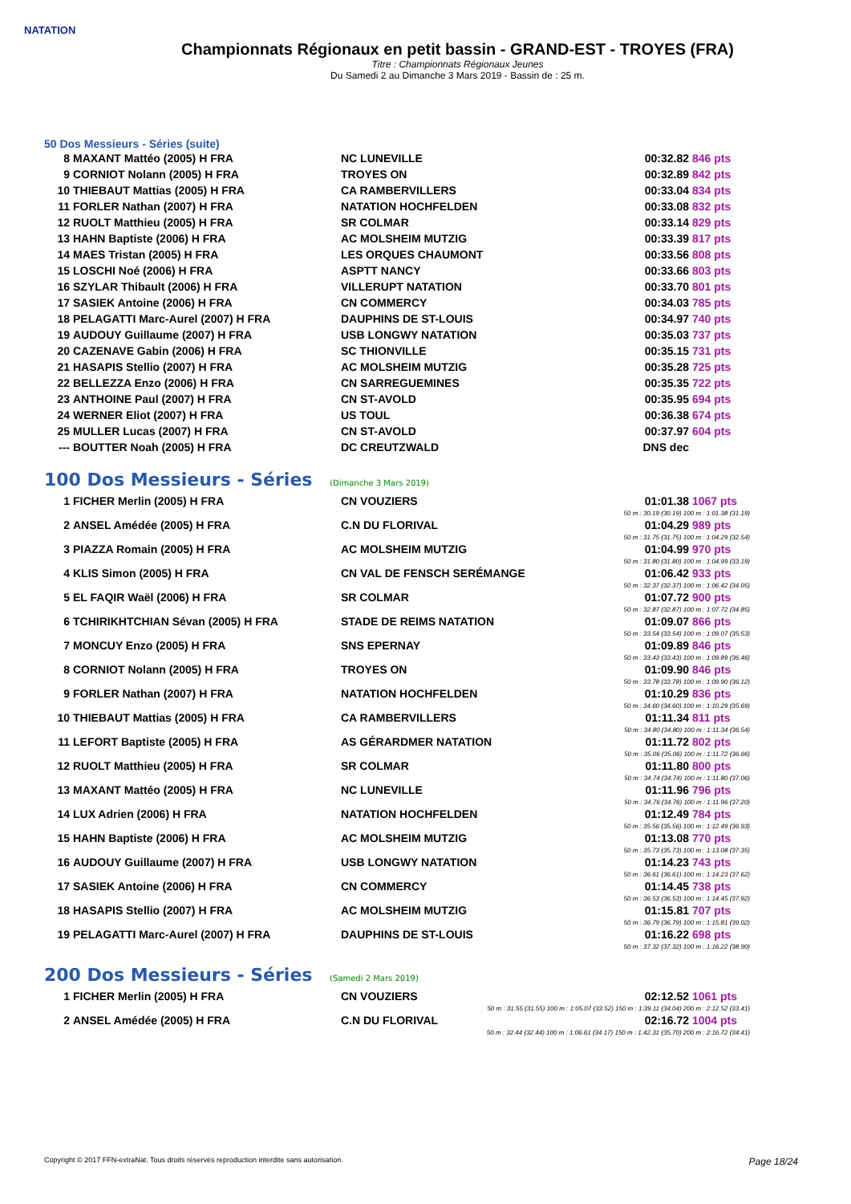NATATION
Championnats Régionaux en petit bassin - GRAND-EST - TROYES (FRA)
Titre : Championnats Régionaux Jeunes
Du Samedi 2 au Dimanche 3 Mars 2019 - Bassin de : 25 m.
50 Dos Messieurs - Séries (suite)
| 8 | MAXANT Mattéo (2005) H FRA | NC LUNEVILLE | 00:32.82 | 846 pts |
| 9 | CORNIOT Nolann (2005) H FRA | TROYES ON | 00:32.89 | 842 pts |
| 10 | THIEBAUT Mattias (2005) H FRA | CA RAMBERVILLERS | 00:33.04 | 834 pts |
| 11 | FORLER Nathan (2007) H FRA | NATATION HOCHFELDEN | 00:33.08 | 832 pts |
| 12 | RUOLT Matthieu (2005) H FRA | SR COLMAR | 00:33.14 | 829 pts |
| 13 | HAHN Baptiste (2006) H FRA | AC MOLSHEIM MUTZIG | 00:33.39 | 817 pts |
| 14 | MAES Tristan (2005) H FRA | LES ORQUES CHAUMONT | 00:33.56 | 808 pts |
| 15 | LOSCHI Noé (2006) H FRA | ASPTT NANCY | 00:33.66 | 803 pts |
| 16 | SZYLAR Thibault (2006) H FRA | VILLERUPT NATATION | 00:33.70 | 801 pts |
| 17 | SASIEK Antoine (2006) H FRA | CN COMMERCY | 00:34.03 | 785 pts |
| 18 | PELAGATTI Marc-Aurel (2007) H FRA | DAUPHINS DE ST-LOUIS | 00:34.97 | 740 pts |
| 19 | AUDOUY Guillaume (2007) H FRA | USB LONGWY NATATION | 00:35.03 | 737 pts |
| 20 | CAZENAVE Gabin (2006) H FRA | SC THIONVILLE | 00:35.15 | 731 pts |
| 21 | HASAPIS Stellio (2007) H FRA | AC MOLSHEIM MUTZIG | 00:35.28 | 725 pts |
| 22 | BELLEZZA Enzo (2006) H FRA | CN SARREGUEMINES | 00:35.35 | 722 pts |
| 23 | ANTHOINE Paul (2007) H FRA | CN ST-AVOLD | 00:35.95 | 694 pts |
| 24 | WERNER Eliot (2007) H FRA | US TOUL | 00:36.38 | 674 pts |
| 25 | MULLER Lucas (2007) H FRA | CN ST-AVOLD | 00:37.97 | 604 pts |
| --- | BOUTTER Noah (2005) H FRA | DC CREUTZWALD | DNS dec | |
100 Dos Messieurs - Séries (Dimanche 3 Mars 2019)
| 1 | FICHER Merlin (2005) H FRA | CN VOUZIERS | 01:01.38 | 1067 pts |
| 50 m : 30.19 (30.19) 100 m : 1:01.38 (31.19) | | | | |
| 2 | ANSEL Amédée (2005) H FRA | C.N DU FLORIVAL | 01:04.29 | 989 pts |
| 50 m : 31.75 (31.75) 100 m : 1:04.29 (32.54) | | | | |
| 3 | PIAZZA Romain (2005) H FRA | AC MOLSHEIM MUTZIG | 01:04.99 | 970 pts |
| 50 m : 31.80 (31.80) 100 m : 1:04.99 (33.19) | | | | |
| 4 | KLIS Simon (2005) H FRA | CN VAL DE FENSCH SERÉMANGE | 01:06.42 | 933 pts |
| 50 m : 32.37 (32.37) 100 m : 1:06.42 (34.05) | | | | |
| 5 | EL FAQIR Waël (2006) H FRA | SR COLMAR | 01:07.72 | 900 pts |
| 50 m : 32.87 (32.87) 100 m : 1:07.72 (34.85) | | | | |
| 6 | TCHIRIKHTCHIAN Sévan (2005) H FRA | STADE DE REIMS NATATION | 01:09.07 | 866 pts |
| 50 m : 33.54 (33.54) 100 m : 1:09.07 (35.53) | | | | |
| 7 | MONCUY Enzo (2005) H FRA | SNS EPERNAY | 01:09.89 | 846 pts |
| 50 m : 33.43 (33.43) 100 m : 1:09.89 (36.46) | | | | |
| 8 | CORNIOT Nolann (2005) H FRA | TROYES ON | 01:09.90 | 846 pts |
| 50 m : 33.78 (33.78) 100 m : 1:09.90 (36.12) | | | | |
| 9 | FORLER Nathan (2007) H FRA | NATATION HOCHFELDEN | 01:10.29 | 836 pts |
| 50 m : 34.60 (34.60) 100 m : 1:10.29 (35.69) | | | | |
| 10 | THIEBAUT Mattias (2005) H FRA | CA RAMBERVILLERS | 01:11.34 | 811 pts |
| 50 m : 34.80 (34.80) 100 m : 1:11.34 (36.54) | | | | |
| 11 | LEFORT Baptiste (2005) H FRA | AS GÉRARDMER NATATION | 01:11.72 | 802 pts |
| 50 m : 35.06 (35.06) 100 m : 1:11.72 (36.66) | | | | |
| 12 | RUOLT Matthieu (2005) H FRA | SR COLMAR | 01:11.80 | 800 pts |
| 50 m : 34.74 (34.74) 100 m : 1:11.80 (37.06) | | | | |
| 13 | MAXANT Mattéo (2005) H FRA | NC LUNEVILLE | 01:11.96 | 796 pts |
| 50 m : 34.76 (34.76) 100 m : 1:11.96 (37.20) | | | | |
| 14 | LUX Adrien (2006) H FRA | NATATION HOCHFELDEN | 01:12.49 | 784 pts |
| 50 m : 35.56 (35.56) 100 m : 1:12.49 (36.93) | | | | |
| 15 | HAHN Baptiste (2006) H FRA | AC MOLSHEIM MUTZIG | 01:13.08 | 770 pts |
| 50 m : 35.73 (35.73) 100 m : 1:13.08 (37.35) | | | | |
| 16 | AUDOUY Guillaume (2007) H FRA | USB LONGWY NATATION | 01:14.23 | 743 pts |
| 50 m : 36.61 (36.61) 100 m : 1:14.23 (37.62) | | | | |
| 17 | SASIEK Antoine (2006) H FRA | CN COMMERCY | 01:14.45 | 738 pts |
| 50 m : 36.53 (36.53) 100 m : 1:14.45 (37.92) | | | | |
| 18 | HASAPIS Stellio (2007) H FRA | AC MOLSHEIM MUTZIG | 01:15.81 | 707 pts |
| 50 m : 36.79 (36.79) 100 m : 1:15.81 (39.02) | | | | |
| 19 | PELAGATTI Marc-Aurel (2007) H FRA | DAUPHINS DE ST-LOUIS | 01:16.22 | 698 pts |
| 50 m : 37.32 (37.32) 100 m : 1:16.22 (38.90) | | | | |
200 Dos Messieurs - Séries (Samedi 2 Mars 2019)
| 1 | FICHER Merlin (2005) H FRA | CN VOUZIERS | 02:12.52 | 1061 pts |
| 50 m : 31.55 (31.55) 100 m : 1:05.07 (33.52) 150 m : 1:39.11 (34.04) 200 m : 2:12.52 (33.41) | | | | |
| 2 | ANSEL Amédée (2005) H FRA | C.N DU FLORIVAL | 02:16.72 | 1004 pts |
| 50 m : 32.44 (32.44) 100 m : 1:06.61 (34.17) 150 m : 1:42.31 (35.70) 200 m : 2:16.72 (34.41) | | | | |
Copyright © 2017 FFN-extraNat. Tous droits réservés reproduction interdite sans autorisation. Page 18/24